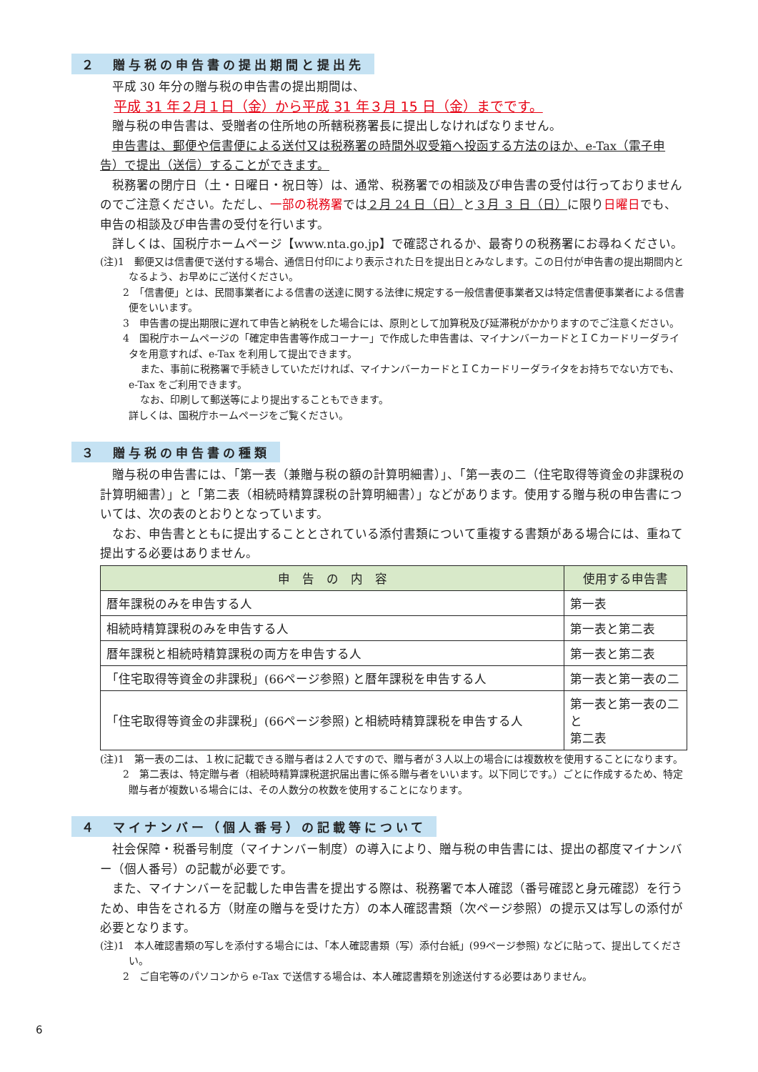２　贈与税の申告書の提出期間と提出先
平成 30 年分の贈与税の申告書の提出期間は、
平成 31 年２月１日（金）から平成 31 年３月 15 日（金）までです。
贈与税の申告書は、受贈者の住所地の所轄税務署長に提出しなければなりません。
申告書は、郵便や信書便による送付又は税務署の時間外収受箱へ投函する方法のほか、e-Tax（電子申告）で提出（送信）することができます。
税務署の閉庁日（土・日曜日・祝日等）は、通常、税務署での相談及び申告書の受付は行っておりませんのでご注意ください。ただし、一部の税務署では２月 24 日（日）と３月 ３ 日（日）に限り日曜日でも、申告の相談及び申告書の受付を行います。
詳しくは、国税庁ホームページ【www.nta.go.jp】で確認されるか、最寄りの税務署にお尋ねください。
(注)1　郵便又は信書便で送付する場合、通信日付印により表示された日を提出日とみなします。この日付が申告書の提出期間内となるよう、お早めにご送付ください。
2　「信書便」とは、民間事業者による信書の送達に関する法律に規定する一般信書便事業者又は特定信書便事業者による信書便をいいます。
3　申告書の提出期限に遅れて申告と納税をした場合には、原則として加算税及び延滞税がかかりますのでご注意ください。
4　国税庁ホームページの「確定申告書等作成コーナー」で作成した申告書は、マイナンバーカードとＩＣカードリーダライタを用意すれば、e-Tax を利用して提出できます。
また、事前に税務署で手続きしていただければ、マイナンバーカードとＩＣカードリーダライタをお持ちでない方でも、e-Tax をご利用できます。
なお、印刷して郵送等により提出することもできます。
詳しくは、国税庁ホームページをご覧ください。
３　贈与税の申告書の種類
贈与税の申告書には、「第一表（兼贈与税の額の計算明細書）」、「第一表の二（住宅取得等資金の非課税の計算明細書）」と「第二表（相続時精算課税の計算明細書）」などがあります。使用する贈与税の申告書については、次の表のとおりとなっています。
なお、申告書とともに提出することとされている添付書類について重複する書類がある場合には、重ねて提出する必要はありません。
| 申 告 の 内 容 | 使用する申告書 |
| --- | --- |
| 暦年課税のみを申告する人 | 第一表 |
| 相続時精算課税のみを申告する人 | 第一表と第二表 |
| 暦年課税と相続時精算課税の両方を申告する人 | 第一表と第二表 |
| 「住宅取得等資金の非課税」(66ページ参照) と暦年課税を申告する人 | 第一表と第一表の二 |
| 「住宅取得等資金の非課税」(66ページ参照) と相続時精算課税を申告する人 | 第一表と第一表の二と 第二表 |
(注)1　第一表の二は、１枚に記載できる贈与者は２人ですので、贈与者が３人以上の場合には複数枚を使用することになります。
2　第二表は、特定贈与者（相続時精算課税選択届出書に係る贈与者をいいます。以下同じです。）ごとに作成するため、特定贈与者が複数いる場合には、その人数分の枚数を使用することになります。
４　マイナンバー（個人番号）の記載等について
社会保障・税番号制度（マイナンバー制度）の導入により、贈与税の申告書には、提出の都度マイナンバー（個人番号）の記載が必要です。
また、マイナンバーを記載した申告書を提出する際は、税務署で本人確認（番号確認と身元確認）を行うため、申告をされる方（財産の贈与を受けた方）の本人確認書類（次ページ参照）の提示又は写しの添付が必要となります。
(注)1　本人確認書類の写しを添付する場合には、「本人確認書類（写）添付台紙」(99ページ参照) などに貼って、提出してください。
2　ご自宅等のパソコンから e-Tax で送信する場合は、本人確認書類を別途送付する必要はありません。
6